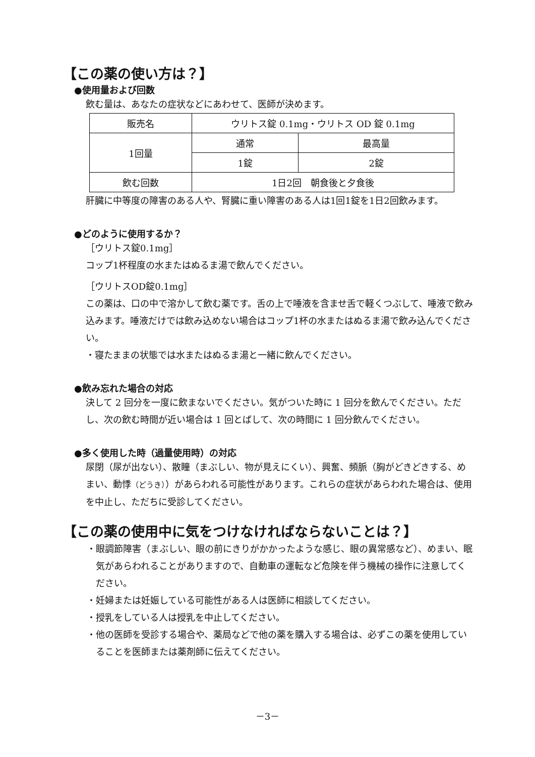【この薬の使い方は？】
●使用量および回数
飲む量は、あなたの症状などにあわせて、医師が決めます。
| 販売名 | ウリトス錠 0.1mg・ウリトス OD 錠 0.1mg | |
| 1回量 | 通常 | 最高量 |
| | 1錠 | 2錠 |
| 飲む回数 | 1日2回 朝食後と夕食後 | |
肝臓に中等度の障害のある人や、腎臓に重い障害のある人は1回1錠を1日2回飲みます。
●どのように使用するか？
［ウリトス錠0.1mg］
コップ1杯程度の水またはぬるま湯で飲んでください。
［ウリトスOD錠0.1mg］
この薬は、口の中で溶かして飲む薬です。舌の上で唾液を含ませ舌で軽くつぶして、唾液で飲み込みます。唾液だけでは飲み込めない場合はコップ1杯の水またはぬるま湯で飲み込んでください。
・寝たままの状態では水またはぬるま湯と一緒に飲んでください。
●飲み忘れた場合の対応
決して 2 回分を一度に飲まないでください。気がついた時に 1 回分を飲んでください。ただし、次の飲む時間が近い場合は 1 回とばして、次の時間に 1 回分飲んでください。
●多く使用した時（過量使用時）の対応
尿閉（尿が出ない）、散瞳（まぶしい、物が見えにくい）、興奮、頻脈（胸がどきどきする、めまい、動悸（どうき））があらわれる可能性があります。これらの症状があらわれた場合は、使用を中止し、ただちに受診してください。
【この薬の使用中に気をつけなければならないことは？】
・眼調節障害（まぶしい、眼の前にきりがかかったような感じ、眼の異常感など）、めまい、眠気があらわれることがありますので、自動車の運転など危険を伴う機械の操作に注意してください。
・妊婦または妊娠している可能性がある人は医師に相談してください。
・授乳をしている人は授乳を中止してください。
・他の医師を受診する場合や、薬局などで他の薬を購入する場合は、必ずこの薬を使用していることを医師または薬剤師に伝えてください。
－3－